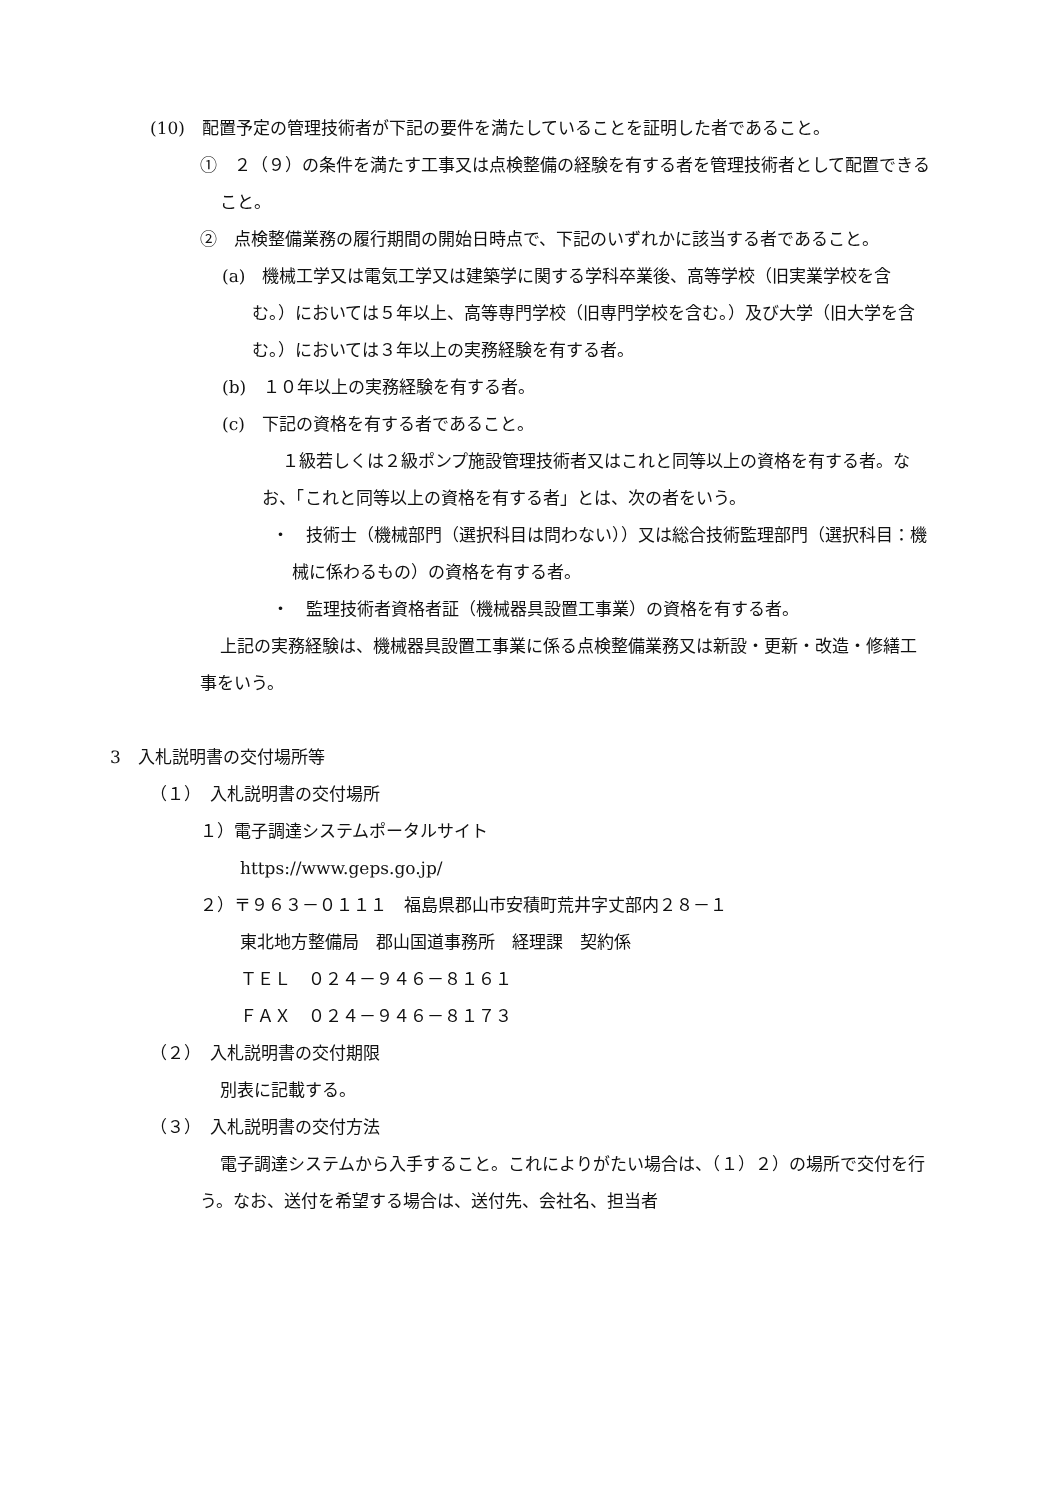(10)　配置予定の管理技術者が下記の要件を満たしていることを証明した者であること。
①　２（９）の条件を満たす工事又は点検整備の経験を有する者を管理技術者として配置できること。
②　点検整備業務の履行期間の開始日時点で、下記のいずれかに該当する者であること。
(a)　機械工学又は電気工学又は建築学に関する学科卒業後、高等学校（旧実業学校を含む。）においては５年以上、高等専門学校（旧専門学校を含む。）及び大学（旧大学を含む。）においては３年以上の実務経験を有する者。
(b)　１０年以上の実務経験を有する者。
(c)　下記の資格を有する者であること。
１級若しくは２級ポンプ施設管理技術者又はこれと同等以上の資格を有する者。なお、「これと同等以上の資格を有する者」とは、次の者をいう。
・　技術士（機械部門（選択科目は問わない））又は総合技術監理部門（選択科目：機械に係わるもの）の資格を有する者。
・　監理技術者資格者証（機械器具設置工事業）の資格を有する者。
上記の実務経験は、機械器具設置工事業に係る点検整備業務又は新設・更新・改造・修繕工事をいう。
3　入札説明書の交付場所等
（１）　入札説明書の交付場所
１）電子調達システムポータルサイト
https://www.geps.go.jp/
２）〒９６３－０１１１　福島県郡山市安積町荒井字丈部内２８－１
東北地方整備局　郡山国道事務所　経理課　契約係
ＴＥＬ　０２４－９４６－８１６１
ＦＡＸ　０２４－９４６－８１７３
（２）　入札説明書の交付期限
別表に記載する。
（３）　入札説明書の交付方法
電子調達システムから入手すること。これによりがたい場合は、（１）２）の場所で交付を行う。なお、送付を希望する場合は、送付先、会社名、担当者